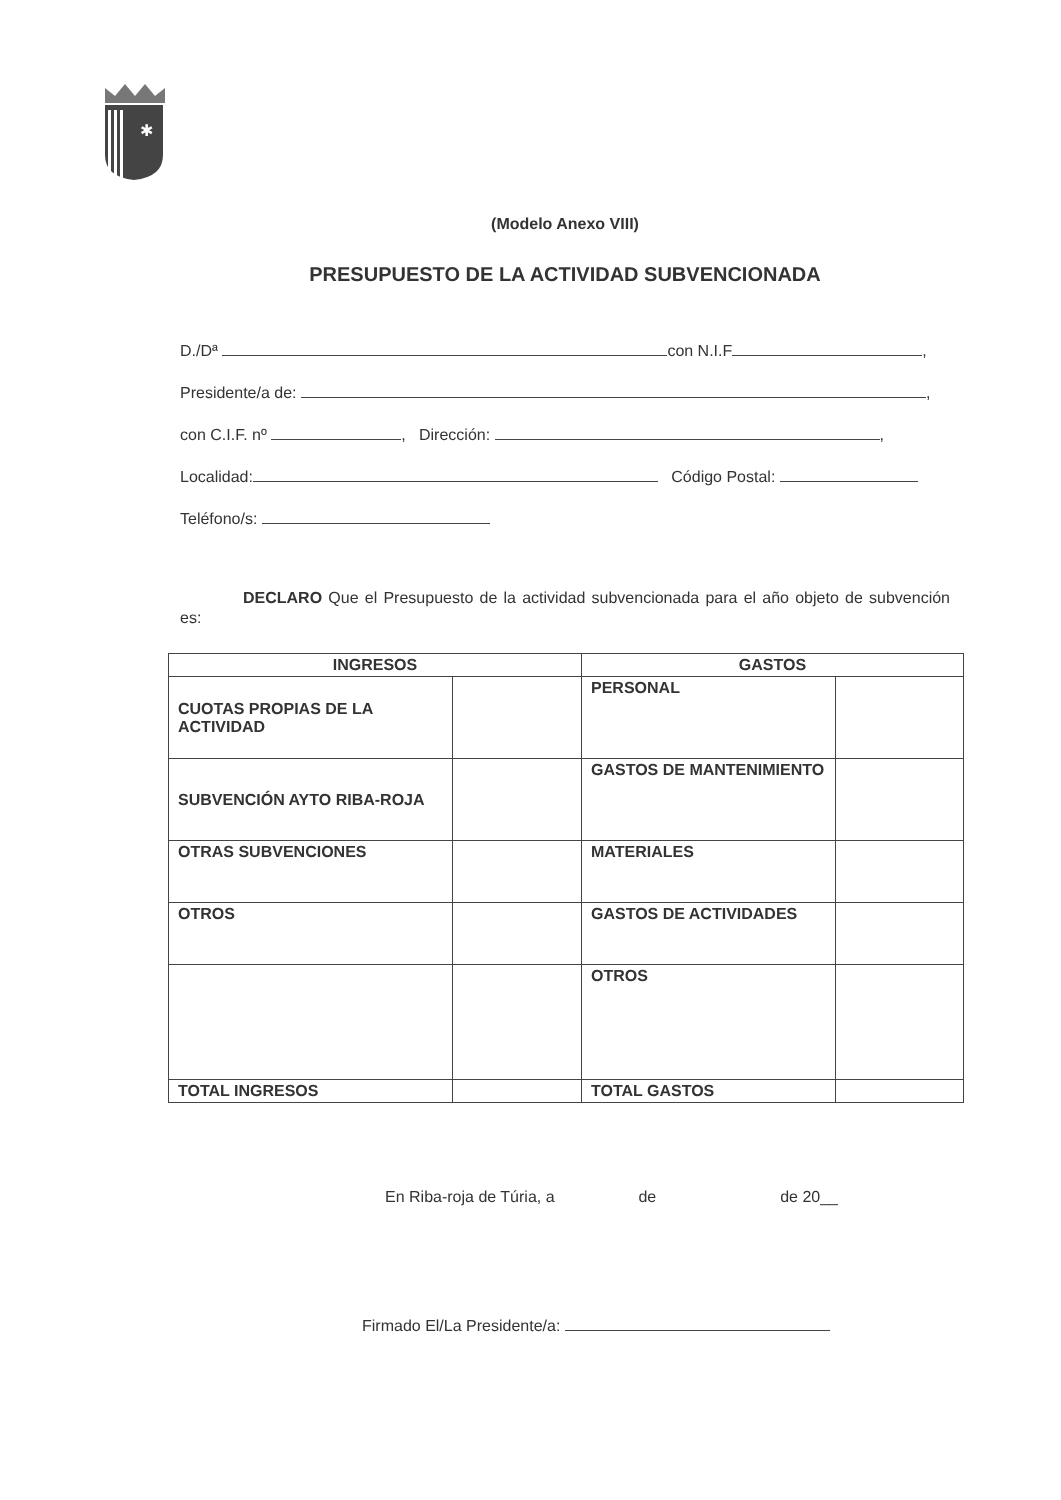✱
(Modelo Anexo VIII)
PRESUPUESTO DE LA ACTIVIDAD SUBVENCIONADA
D./Dª con N.I.F ,
Presidente/a de: ,
con C.I.F. nº , Dirección: ,
Localidad: Código Postal:
Teléfono/s:
DECLARO Que el Presupuesto de la actividad subvencionada para el año objeto de subvención es:
| INGRESOS | | GASTOS | |
| --- | --- | --- | --- |
| CUOTAS PROPIAS DE LA ACTIVIDAD | | PERSONAL | |
| SUBVENCIÓN AYTO RIBA-ROJA | | GASTOS DE MANTENIMIENTO | |
| OTRAS SUBVENCIONES | | MATERIALES | |
| OTROS | | GASTOS DE ACTIVIDADES | |
| | | OTROS | |
| TOTAL INGRESOS | | TOTAL GASTOS | |
En Riba-roja de Túria, a de de 20__
Firmado El/La Presidente/a: